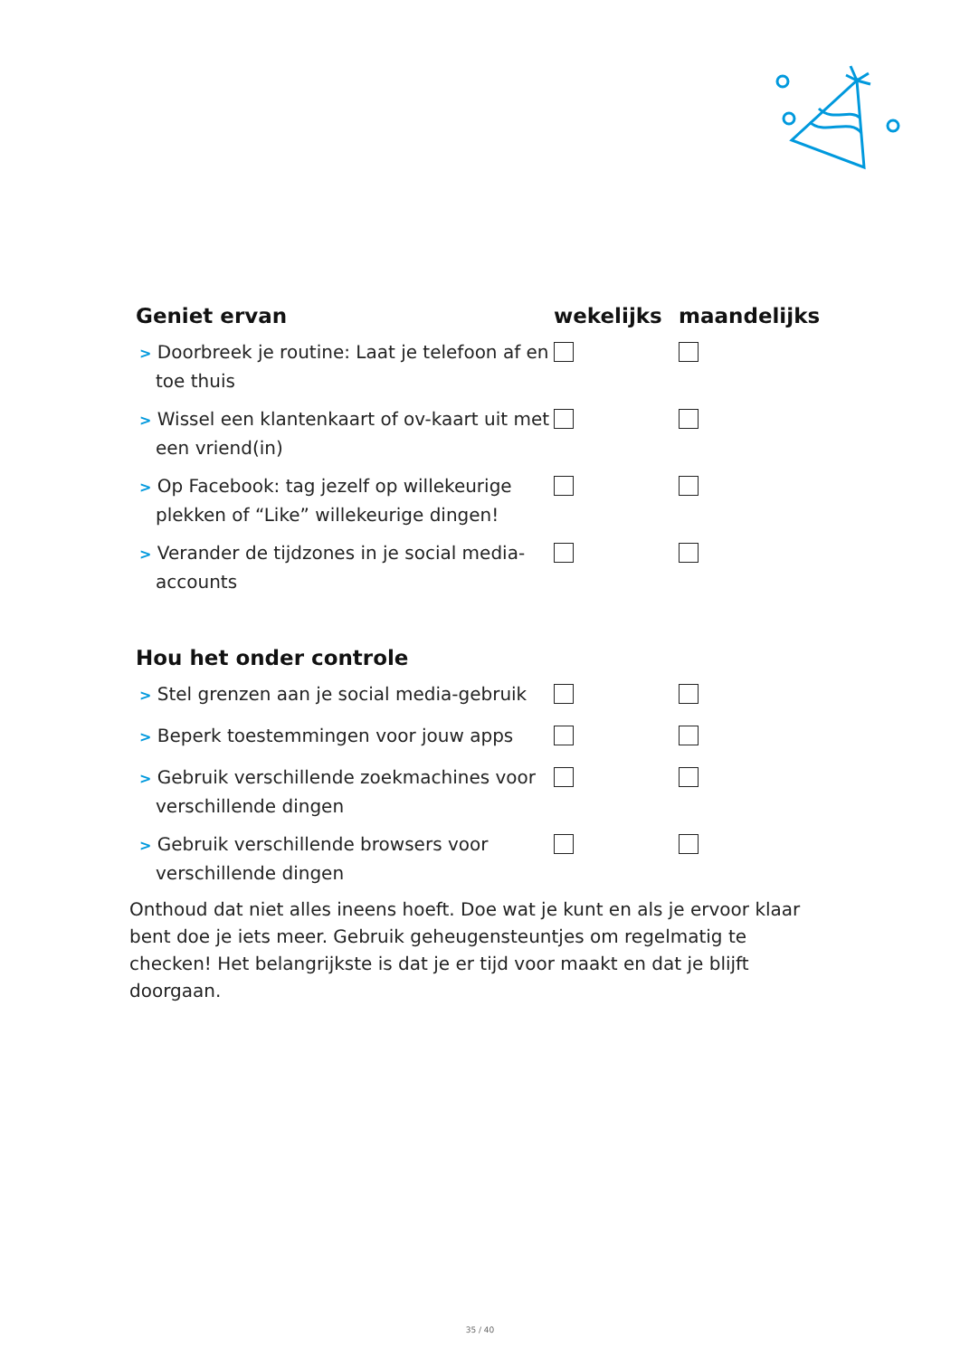| Geniet ervan | wekelijks | maandelijks |
| --- | --- | --- |
| > Doorbreek je routine: Laat je telefoon af en toe thuis | | |
| > Wissel een klantenkaart of ov-kaart uit met een vriend(in) | | |
| > Op Facebook: tag jezelf op willekeurige plekken of “Like” willekeurige dingen! | | |
| > Verander de tijdzones in je social media-accounts | | |
| Hou het onder controle | | |
| > Stel grenzen aan je social media-gebruik | | |
| > Beperk toestemmingen voor jouw apps | | |
| > Gebruik verschillende zoekmachines voor verschillende dingen | | |
| > Gebruik verschillende browsers voor verschillende dingen | | |
Onthoud dat niet alles ineens hoeft. Doe wat je kunt en als je ervoor klaar bent doe je iets meer. Gebruik geheugensteuntjes om regelmatig te checken! Het belangrijkste is dat je er tijd voor maakt en dat je blijft doorgaan.
35 / 40